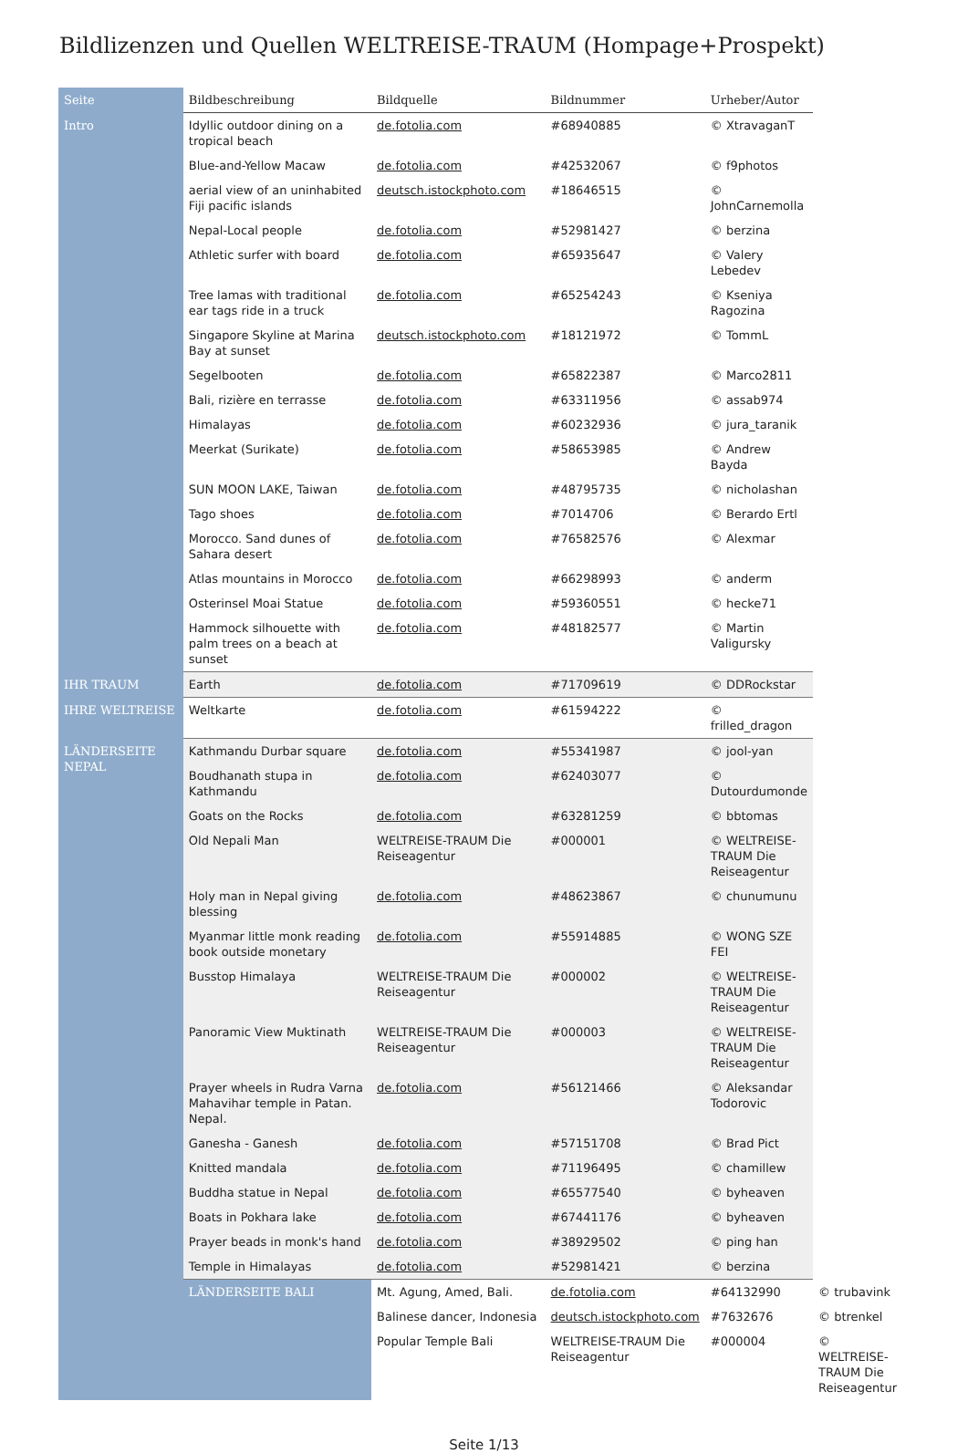Bildlizenzen und Quellen WELTREISE-TRAUM (Hompage+Prospekt)
| Seite | Bildbeschreibung | Bildquelle | Bildnummer | Urheber/Autor | |
| --- | --- | --- | --- | --- | --- |
| Intro | Idyllic outdoor dining on a tropical beach | de.fotolia.com | #68940885 | © XtravaganT | |
| | Blue-and-Yellow Macaw | de.fotolia.com | #42532067 | © f9photos | |
| | aerial view of an uninhabited Fiji pacific islands | deutsch.istockphoto.com | #18646515 | © JohnCarnemolla | |
| | Nepal-Local people | de.fotolia.com | #52981427 | © berzina | |
| | Athletic surfer with board | de.fotolia.com | #65935647 | © Valery Lebedev | |
| | Tree lamas with traditional ear tags ride in a truck | de.fotolia.com | #65254243 | © Kseniya Ragozina | |
| | Singapore Skyline at Marina Bay at sunset | deutsch.istockphoto.com | #18121972 | © TommL | |
| | Segelbooten | de.fotolia.com | #65822387 | © Marco2811 | |
| | Bali, rizière en terrasse | de.fotolia.com | #63311956 | © assab974 | |
| | Himalayas | de.fotolia.com | #60232936 | © jura_taranik | |
| | Meerkat (Surikate) | de.fotolia.com | #58653985 | © Andrew Bayda | |
| | SUN MOON LAKE, Taiwan | de.fotolia.com | #48795735 | © nicholashan | |
| | Tago shoes | de.fotolia.com | #7014706 | © Berardo Ertl | |
| | Morocco. Sand dunes of Sahara desert | de.fotolia.com | #76582576 | © Alexmar | |
| | Atlas mountains in Morocco | de.fotolia.com | #66298993 | © anderm | |
| | Osterinsel Moai Statue | de.fotolia.com | #59360551 | © hecke71 | |
| | Hammock silhouette with palm trees on a beach at sunset | de.fotolia.com | #48182577 | © Martin Valigursky | |
| IHR TRAUM | Earth | de.fotolia.com | #71709619 | © DDRockstar | |
| IHRE WELTREISE | Weltkarte | de.fotolia.com | #61594222 | © frilled_dragon | |
| LÄNDERSEITE NEPAL | Kathmandu Durbar square | de.fotolia.com | #55341987 | © jool-yan | |
| | Boudhanath stupa in Kathmandu | de.fotolia.com | #62403077 | © Dutourdumonde | |
| | Goats on the Rocks | de.fotolia.com | #63281259 | © bbtomas | |
| | Old Nepali Man | WELTREISE-TRAUM Die Reiseagentur | #000001 | © WELTREISE-TRAUM Die Reiseagentur | |
| | Holy man in Nepal giving blessing | de.fotolia.com | #48623867 | © chunumunu | |
| | Myanmar little monk reading book outside monetary | de.fotolia.com | #55914885 | © WONG SZE FEI | |
| | Busstop Himalaya | WELTREISE-TRAUM Die Reiseagentur | #000002 | © WELTREISE-TRAUM Die Reiseagentur | |
| | Panoramic View Muktinath | WELTREISE-TRAUM Die Reiseagentur | #000003 | © WELTREISE-TRAUM Die Reiseagentur | |
| | Prayer wheels in Rudra Varna Mahavihar temple in Patan. Nepal. | de.fotolia.com | #56121466 | © Aleksandar Todorovic | |
| | Ganesha - Ganesh | de.fotolia.com | #57151708 | © Brad Pict | |
| | Knitted mandala | de.fotolia.com | #71196495 | © chamillew | |
| | Buddha statue in Nepal | de.fotolia.com | #65577540 | © byheaven | |
| | Boats in Pokhara lake | de.fotolia.com | #67441176 | © byheaven | |
| | Prayer beads in monk's hand | de.fotolia.com | #38929502 | © ping han | |
| | Temple in Himalayas | de.fotolia.com | #52981421 | © berzina | |
| | LÄNDERSEITE BALI | Mt. Agung, Amed, Bali. | de.fotolia.com | #64132990 | © trubavink |
| | | Balinese dancer, Indonesia | deutsch.istockphoto.com | #7632676 | © btrenkel |
| | | Popular Temple Bali | WELTREISE-TRAUM Die Reiseagentur | #000004 | © WELTREISE-TRAUM Die Reiseagentur |
Seite 1/13